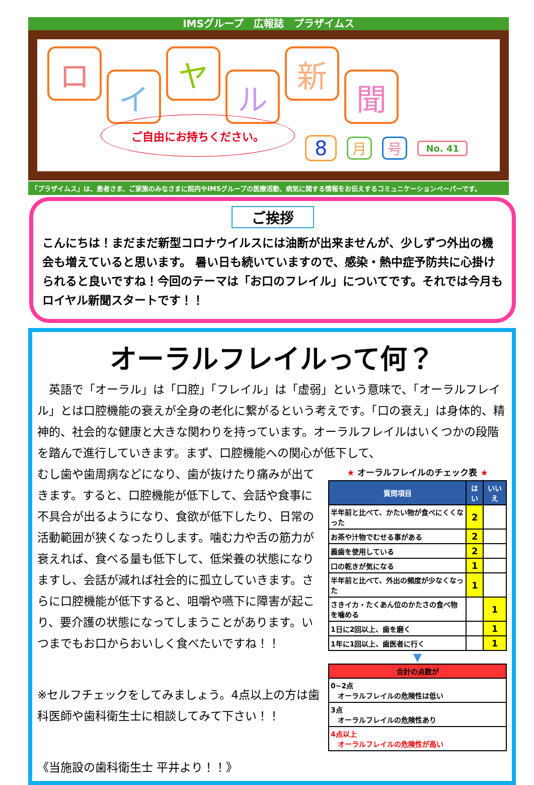IMSグループ　広報誌　プラザイムス
ロ
イ
ヤ
ル
新
聞
ご自由にお持ちください。
8 月 号 No. 41
「プラザイムス」は、患者さま、ご家族のみなさまに院内やIMSグループの医療活動、病気に関する情報をお伝えするコミュニケーションペーパーです。
ご挨拶
こんにちは！まだまだ新型コロナウイルスには油断が出来ませんが、少しずつ外出の機会も増えていると思います。 暑い日も続いていますので、感染・熱中症予防共に心掛けられると良いですね！今回のテーマは「お口のフレイル」についてです。それでは今月もロイヤル新聞スタートです！！
オーラルフレイルって何？
　英語で「オーラル」は「口腔」「フレイル」は「虚弱」という意味で、「オーラルフレイル」とは口腔機能の衰えが全身の老化に繋がるという考えです。「口の衰え」は身体的、精神的、社会的な健康と大きな関わりを持っています。オーラルフレイルはいくつかの段階を踏んで進行していきます。まず、口腔機能への関心が低下して、
むし歯や歯周病などになり、歯が抜けたり痛みが出てきます。すると、口腔機能が低下して、会話や食事に不具合が出るようになり、食欲が低下したり、日常の活動範囲が狭くなったりします。噛む力や舌の筋力が衰えれば、食べる量も低下して、低栄養の状態になりますし、会話が減れば社会的に孤立していきます。さらに口腔機能が低下すると、咀嚼や嚥下に障害が起こり、要介護の状態になってしまうことがあります。いつまでもお口からおいしく食べたいですね！！
※セルフチェックをしてみましょう。4点以上の方は歯科医師や歯科衛生士に相談してみて下さい！！
《当施設の歯科衛生士 平井より！！》
★ オーラルフレイルのチェック表 ★
| 質問項目 | はい | いいえ |
| --- | --- | --- |
| 半年前と比べて、かたい物が食べにくくなった | 2 | |
| お茶や汁物でむせる事がある | 2 | |
| 義歯を使用している | 2 | |
| 口の乾きが気になる | 1 | |
| 半年前と比べて、外出の頻度が少なくなった | 1 | |
| さきイカ・たくあん位のかたさの食べ物を噛める | | 1 |
| 1日に2回以上、歯を磨く | | 1 |
| 1年に1回以上、歯医者に行く | | 1 |
▼
| 合計の点数が |
| --- |
| 0~2点 オーラルフレイルの危険性は低い |
| 3点 オーラルフレイルの危険性あり |
| 4点以上 オーラルフレイルの危険性が高い |